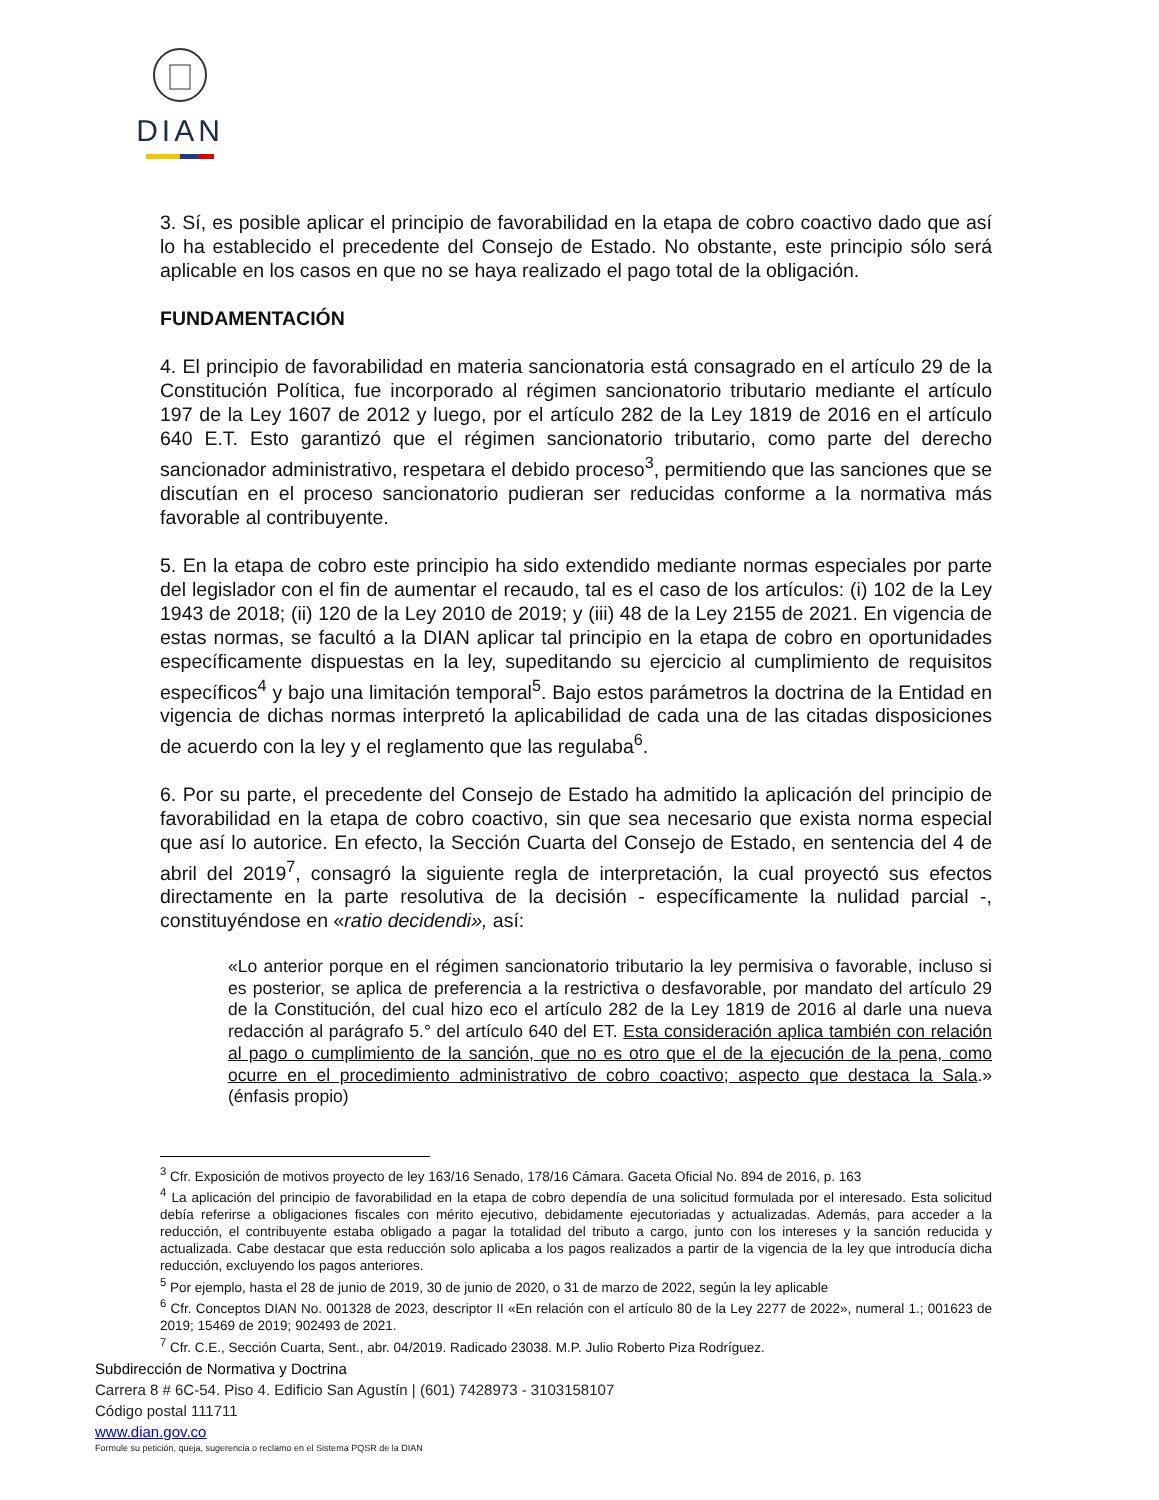DIAN
3. Sí, es posible aplicar el principio de favorabilidad en la etapa de cobro coactivo dado que así lo ha establecido el precedente del Consejo de Estado. No obstante, este principio sólo será aplicable en los casos en que no se haya realizado el pago total de la obligación.
FUNDAMENTACIÓN
4. El principio de favorabilidad en materia sancionatoria está consagrado en el artículo 29 de la Constitución Política, fue incorporado al régimen sancionatorio tributario mediante el artículo 197 de la Ley 1607 de 2012 y luego, por el artículo 282 de la Ley 1819 de 2016 en el artículo 640 E.T. Esto garantizó que el régimen sancionatorio tributario, como parte del derecho sancionador administrativo, respetara el debido proceso<sup>3</sup>, permitiendo que las sanciones que se discutían en el proceso sancionatorio pudieran ser reducidas conforme a la normativa más favorable al contribuyente.
5. En la etapa de cobro este principio ha sido extendido mediante normas especiales por parte del legislador con el fin de aumentar el recaudo, tal es el caso de los artículos: (i) 102 de la Ley 1943 de 2018; (ii) 120 de la Ley 2010 de 2019; y (iii) 48 de la Ley 2155 de 2021. En vigencia de estas normas, se facultó a la DIAN aplicar tal principio en la etapa de cobro en oportunidades específicamente dispuestas en la ley, supeditando su ejercicio al cumplimiento de requisitos específicos<sup>4</sup> y bajo una limitación temporal<sup>5</sup>. Bajo estos parámetros la doctrina de la Entidad en vigencia de dichas normas interpretó la aplicabilidad de cada una de las citadas disposiciones de acuerdo con la ley y el reglamento que las regulaba<sup>6</sup>.
6. Por su parte, el precedente del Consejo de Estado ha admitido la aplicación del principio de favorabilidad en la etapa de cobro coactivo, sin que sea necesario que exista norma especial que así lo autorice. En efecto, la Sección Cuarta del Consejo de Estado, en sentencia del 4 de abril del 2019<sup>7</sup>, consagró la siguiente regla de interpretación, la cual proyectó sus efectos directamente en la parte resolutiva de la decisión - específicamente la nulidad parcial -, constituyéndose en «ratio decidendi», así:
«Lo anterior porque en el régimen sancionatorio tributario la ley permisiva o favorable, incluso si es posterior, se aplica de preferencia a la restrictiva o desfavorable, por mandato del artículo 29 de la Constitución, del cual hizo eco el artículo 282 de la Ley 1819 de 2016 al darle una nueva redacción al parágrafo 5.° del artículo 640 del ET. Esta consideración aplica también con relación al pago o cumplimiento de la sanción, que no es otro que el de la ejecución de la pena, como ocurre en el procedimiento administrativo de cobro coactivo; aspecto que destaca la Sala.» (énfasis propio)
<sup>3</sup> Cfr. Exposición de motivos proyecto de ley 163/16 Senado, 178/16 Cámara. Gaceta Oficial No. 894 de 2016, p. 163
<sup>4</sup> La aplicación del principio de favorabilidad en la etapa de cobro dependía de una solicitud formulada por el interesado. Esta solicitud debía referirse a obligaciones fiscales con mérito ejecutivo, debidamente ejecutoriadas y actualizadas. Además, para acceder a la reducción, el contribuyente estaba obligado a pagar la totalidad del tributo a cargo, junto con los intereses y la sanción reducida y actualizada. Cabe destacar que esta reducción solo aplicaba a los pagos realizados a partir de la vigencia de la ley que introducía dicha reducción, excluyendo los pagos anteriores.
<sup>5</sup> Por ejemplo, hasta el 28 de junio de 2019, 30 de junio de 2020, o 31 de marzo de 2022, según la ley aplicable
<sup>6</sup> Cfr. Conceptos DIAN No. 001328 de 2023, descriptor II «En relación con el artículo 80 de la Ley 2277 de 2022», numeral 1.; 001623 de 2019; 15469 de 2019; 902493 de 2021.
<sup>7</sup> Cfr. C.E., Sección Cuarta, Sent., abr. 04/2019. Radicado 23038. M.P. Julio Roberto Piza Rodríguez.
Subdirección de Normativa y Doctrina
Carrera 8 # 6C-54. Piso 4. Edificio San Agustín | (601) 7428973 - 3103158107
Código postal 111711
www.dian.gov.co
Formule su petición, queja, sugerencia o reclamo en el Sistema PQSR de la DIAN